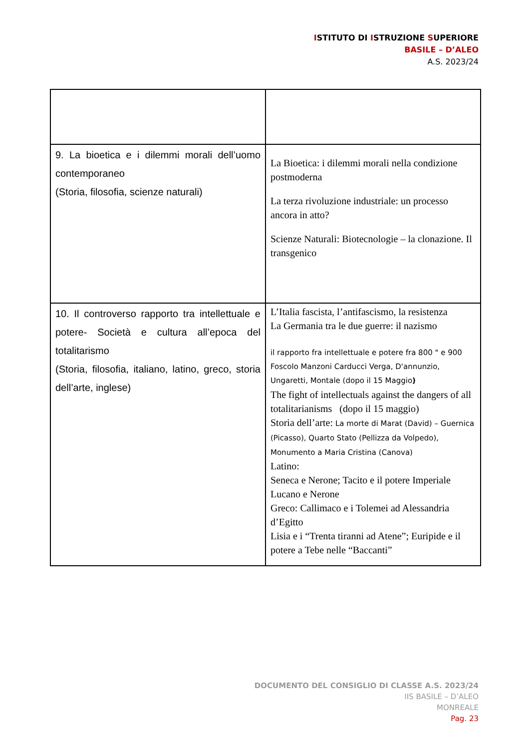ISTITUTO DI ISTRUZIONE SUPERIORE
BASILE – D’ALEO
A.S. 2023/24
| 9. La bioetica e i dilemmi morali dell’uomo contemporaneo (Storia, filosofia, scienze naturali) | La Bioetica: i dilemmi morali nella condizione postmoderna La terza rivoluzione industriale: un processo ancora in atto? Scienze Naturali: Biotecnologie – la clonazione. Il transgenico |
| 10. Il controverso rapporto tra intellettuale e potere- Società e cultura all’epoca del totalitarismo (Storia, filosofia, italiano, latino, greco, storia dell’arte, inglese) | L’Italia fascista, l’antifascismo, la resistenza La Germania tra le due guerre: il nazismo il rapporto fra intellettuale e potere fra 800 " e 900 Foscolo Manzoni Carducci Verga, D'annunzio, Ungaretti, Montale (dopo il 15 Maggio ) The fight of intellectuals against the dangers of all totalitarianisms (dopo il 15 maggio) Storia dell’arte: La morte di Marat (David) – Guernica (Picasso), Quarto Stato (Pellizza da Volpedo), Monumento a Maria Cristina (Canova) Latino: Seneca e Nerone; Tacito e il potere Imperiale Lucano e Nerone Greco: Callimaco e i Tolemei ad Alessandria d’Egitto Lisia e i “Trenta tiranni ad Atene”; Euripide e il potere a Tebe nelle “Baccanti” |
DOCUMENTO DEL CONSIGLIO DI CLASSE A.S. 2023/24
IIS BASILE – D’ALEO
MONREALE
Pag. 23